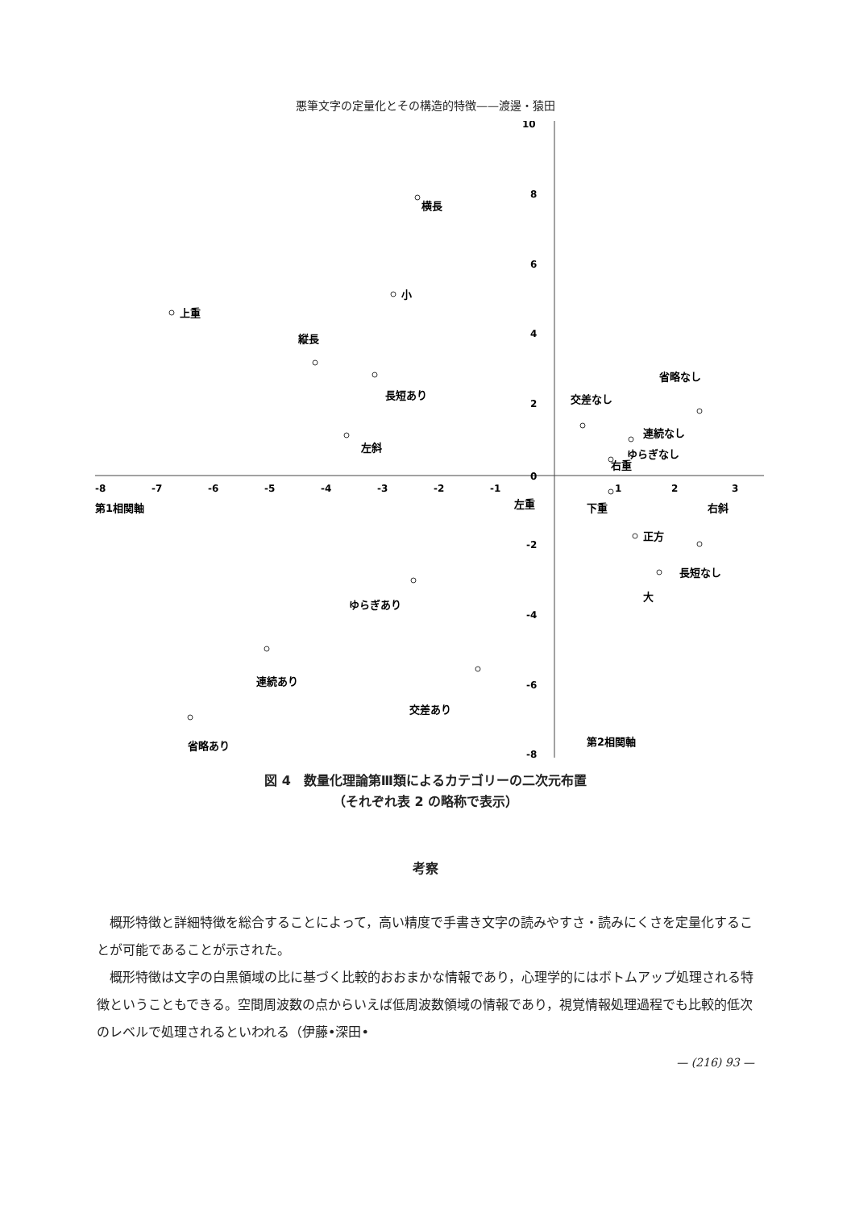悪筆文字の定量化とその構造的特徴——渡邊・猿田
10
8
6
4
2
0
-2
-4
-6
-8
-8
-7
-6
-5
-4
-3
-2
-1
1
2
3
横長
小
上重
縦長
長短あり
左斜
交差なし
省略なし
連続なし
ゆらぎなし
右重
第1相関軸
左重
下重
右斜
正方
長短なし
大
ゆらぎあり
連続あり
交差あり
第2相関軸
省略あり
図 4　数量化理論第Ⅲ類によるカテゴリーの二次元布置
（それぞれ表 2 の略称で表示）
考察
概形特徴と詳細特徴を総合することによって，高い精度で手書き文字の読みやすさ・読みにくさを定量化することが可能であることが示された。
概形特徴は文字の白黒領域の比に基づく比較的おおまかな情報であり，心理学的にはボトムアップ処理される特徴ということもできる。空間周波数の点からいえば低周波数領域の情報であり，視覚情報処理過程でも比較的低次のレベルで処理されるといわれる（伊藤•深田•
— (216) 93 —